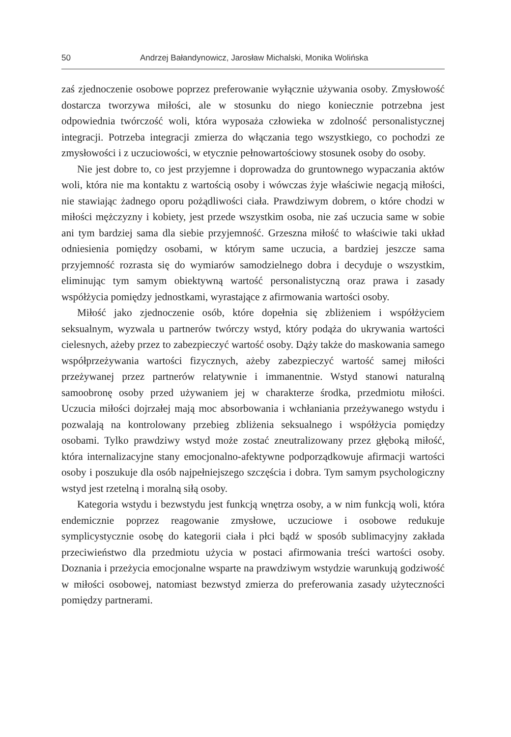50 Andrzej Bałandynowicz, Jarosław Michalski, Monika Wolińska
zaś zjednoczenie osobowe poprzez preferowanie wyłącznie używania osoby. Zmysłowość dostarcza tworzywa miłości, ale w stosunku do niego koniecznie potrzebna jest odpowiednia twórczość woli, która wyposaża człowieka w zdolność personalistycznej integracji. Potrzeba integracji zmierza do włączania tego wszystkiego, co pochodzi ze zmysłowości i z uczuciowości, w etycznie pełnowartościowy stosunek osoby do osoby.
Nie jest dobre to, co jest przyjemne i doprowadza do gruntownego wypaczania aktów woli, która nie ma kontaktu z wartością osoby i wówczas żyje właściwie negacją miłości, nie stawiając żadnego oporu pożądliwości ciała. Prawdziwym dobrem, o które chodzi w miłości mężczyzny i kobiety, jest przede wszystkim osoba, nie zaś uczucia same w sobie ani tym bardziej sama dla siebie przyjemność. Grzeszna miłość to właściwie taki układ odniesienia pomiędzy osobami, w którym same uczucia, a bardziej jeszcze sama przyjemność rozrasta się do wymiarów samodzielnego dobra i decyduje o wszystkim, eliminując tym samym obiektywną wartość personalistyczną oraz prawa i zasady współżycia pomiędzy jednostkami, wyrastające z afirmowania wartości osoby.
Miłość jako zjednoczenie osób, które dopełnia się zbliżeniem i współżyciem seksualnym, wyzwala u partnerów twórczy wstyd, który podąża do ukrywania wartości cielesnych, ażeby przez to zabezpieczyć wartość osoby. Dąży także do maskowania samego współprzeżywania wartości fizycznych, ażeby zabezpieczyć wartość samej miłości przeżywanej przez partnerów relatywnie i immanentnie. Wstyd stanowi naturalną samoobronę osoby przed używaniem jej w charakterze środka, przedmiotu miłości. Uczucia miłości dojrzałej mają moc absorbowania i wchłaniania przeżywanego wstydu i pozwalają na kontrolowany przebieg zbliżenia seksualnego i współżycia pomiędzy osobami. Tylko prawdziwy wstyd może zostać zneutralizowany przez głęboką miłość, która internalizacyjne stany emocjonalno-afektywne podporządkowuje afirmacji wartości osoby i poszukuje dla osób najpełniejszego szczęścia i dobra. Tym samym psychologiczny wstyd jest rzetelną i moralną siłą osoby.
Kategoria wstydu i bezwstydu jest funkcją wnętrza osoby, a w nim funkcją woli, która endemicznie poprzez reagowanie zmysłowe, uczuciowe i osobowe redukuje symplicystycznie osobę do kategorii ciała i płci bądź w sposób sublimacyjny zakłada przeciwieństwo dla przedmiotu użycia w postaci afirmowania treści wartości osoby. Doznania i przeżycia emocjonalne wsparte na prawdziwym wstydzie warunkują godziwość w miłości osobowej, natomiast bezwstyd zmierza do preferowania zasady użyteczności pomiędzy partnerami.